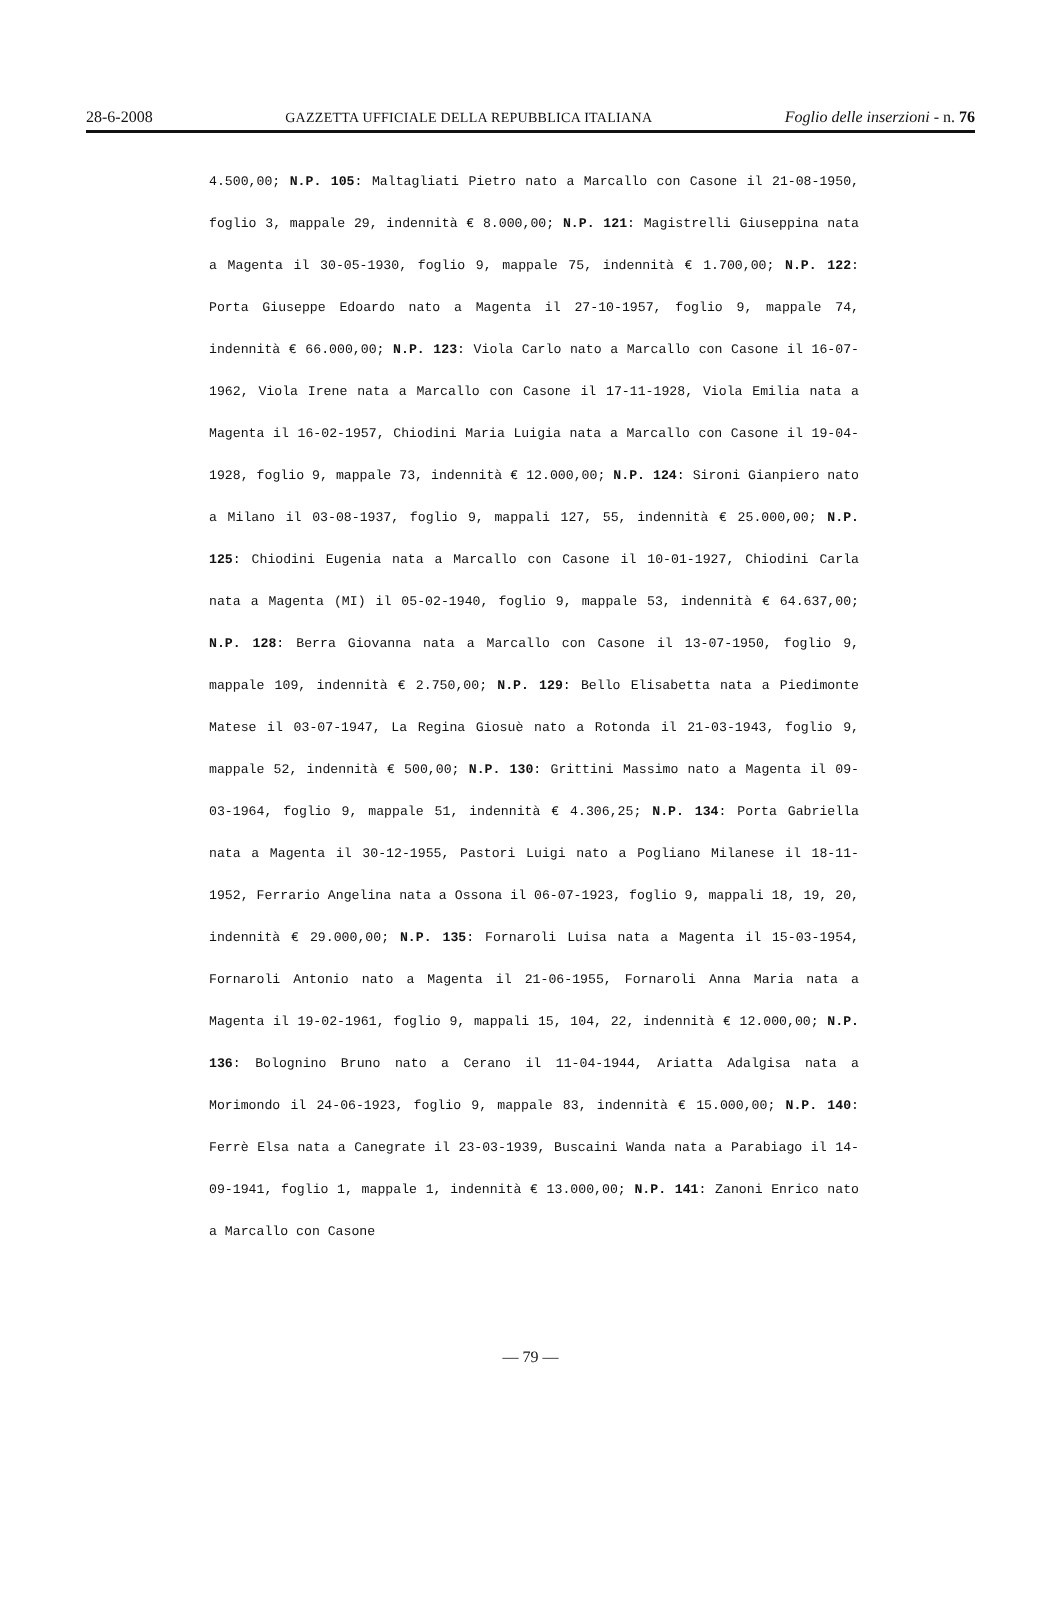28-6-2008 GAZZETTA UFFICIALE DELLA REPUBBLICA ITALIANA Foglio delle inserzioni - n. 76
4.500,00; N.P. 105: Maltagliati Pietro nato a Marcallo con Casone il 21-08-1950, foglio 3, mappale 29, indennità € 8.000,00; N.P. 121: Magistrelli Giuseppina nata a Magenta il 30-05-1930, foglio 9, mappale 75, indennità € 1.700,00; N.P. 122: Porta Giuseppe Edoardo nato a Magenta il 27-10-1957, foglio 9, mappale 74, indennità € 66.000,00; N.P. 123: Viola Carlo nato a Marcallo con Casone il 16-07-1962, Viola Irene nata a Marcallo con Casone il 17-11-1928, Viola Emilia nata a Magenta il 16-02-1957, Chiodini Maria Luigia nata a Marcallo con Casone il 19-04-1928, foglio 9, mappale 73, indennità € 12.000,00; N.P. 124: Sironi Gianpiero nato a Milano il 03-08-1937, foglio 9, mappali 127, 55, indennità € 25.000,00; N.P. 125: Chiodini Eugenia nata a Marcallo con Casone il 10-01-1927, Chiodini Carla nata a Magenta (MI) il 05-02-1940, foglio 9, mappale 53, indennità € 64.637,00; N.P. 128: Berra Giovanna nata a Marcallo con Casone il 13-07-1950, foglio 9, mappale 109, indennità € 2.750,00; N.P. 129: Bello Elisabetta nata a Piedimonte Matese il 03-07-1947, La Regina Giosuè nato a Rotonda il 21-03-1943, foglio 9, mappale 52, indennità € 500,00; N.P. 130: Grittini Massimo nato a Magenta il 09-03-1964, foglio 9, mappale 51, indennità € 4.306,25; N.P. 134: Porta Gabriella nata a Magenta il 30-12-1955, Pastori Luigi nato a Pogliano Milanese il 18-11-1952, Ferrario Angelina nata a Ossona il 06-07-1923, foglio 9, mappali 18, 19, 20, indennità € 29.000,00; N.P. 135: Fornaroli Luisa nata a Magenta il 15-03-1954, Fornaroli Antonio nato a Magenta il 21-06-1955, Fornaroli Anna Maria nata a Magenta il 19-02-1961, foglio 9, mappali 15, 104, 22, indennità € 12.000,00; N.P. 136: Bolognino Bruno nato a Cerano il 11-04-1944, Ariatta Adalgisa nata a Morimondo il 24-06-1923, foglio 9, mappale 83, indennità € 15.000,00; N.P. 140: Ferrè Elsa nata a Canegrate il 23-03-1939, Buscaini Wanda nata a Parabiago il 14-09-1941, foglio 1, mappale 1, indennità € 13.000,00; N.P. 141: Zanoni Enrico nato a Marcallo con Casone
— 79 —